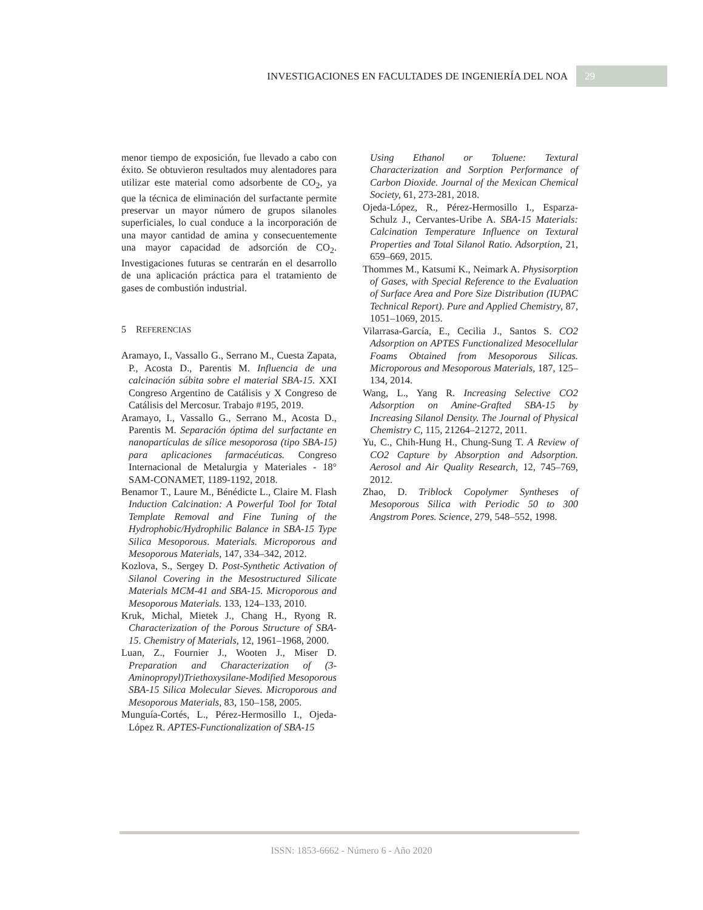INVESTIGACIONES EN FACULTADES DE INGENIERÍA DEL NOA 29
menor tiempo de exposición, fue llevado a cabo con éxito. Se obtuvieron resultados muy alentadores para utilizar este material como adsorbente de CO<sub>2</sub>, ya que la técnica de eliminación del surfactante permite preservar un mayor número de grupos silanoles superficiales, lo cual conduce a la incorporación de una mayor cantidad de amina y consecuentemente una mayor capacidad de adsorción de CO<sub>2</sub>. Investigaciones futuras se centrarán en el desarrollo de una aplicación práctica para el tratamiento de gases de combustión industrial.
5 REFERENCIAS
Aramayo, I., Vassallo G., Serrano M., Cuesta Zapata, P., Acosta D., Parentis M. Influencia de una calcinación súbita sobre el material SBA-15. XXI Congreso Argentino de Catálisis y X Congreso de Catálisis del Mercosur. Trabajo #195, 2019.
Aramayo, I., Vassallo G., Serrano M., Acosta D., Parentis M. Separación óptima del surfactante en nanopartículas de sílice mesoporosa (tipo SBA-15) para aplicaciones farmacéuticas. Congreso Internacional de Metalurgia y Materiales - 18° SAM-CONAMET, 1189-1192, 2018.
Benamor T., Laure M., Bénédicte L., Claire M. Flash Induction Calcination: A Powerful Tool for Total Template Removal and Fine Tuning of the Hydrophobic/Hydrophilic Balance in SBA-15 Type Silica Mesoporous. Materials. Microporous and Mesoporous Materials, 147, 334–342, 2012.
Kozlova, S., Sergey D. Post-Synthetic Activation of Silanol Covering in the Mesostructured Silicate Materials MCM-41 and SBA-15. Microporous and Mesoporous Materials. 133, 124–133, 2010.
Kruk, Michal, Mietek J., Chang H., Ryong R. Characterization of the Porous Structure of SBA-15. Chemistry of Materials, 12, 1961–1968, 2000.
Luan, Z., Fournier J., Wooten J., Miser D. Preparation and Characterization of (3-Aminopropyl)Triethoxysilane-Modified Mesoporous SBA-15 Silica Molecular Sieves. Microporous and Mesoporous Materials, 83, 150–158, 2005.
Munguía-Cortés, L., Pérez-Hermosillo I., Ojeda-López R. APTES-Functionalization of SBA-15
Using Ethanol or Toluene: Textural Characterization and Sorption Performance of Carbon Dioxide. Journal of the Mexican Chemical Society, 61, 273-281, 2018.
Ojeda-López, R., Pérez-Hermosillo I., Esparza-Schulz J., Cervantes-Uribe A. SBA-15 Materials: Calcination Temperature Influence on Textural Properties and Total Silanol Ratio. Adsorption, 21, 659–669, 2015.
Thommes M., Katsumi K., Neimark A. Physisorption of Gases, with Special Reference to the Evaluation of Surface Area and Pore Size Distribution (IUPAC Technical Report). Pure and Applied Chemistry, 87, 1051–1069, 2015.
Vilarrasa-García, E., Cecilia J., Santos S. CO2 Adsorption on APTES Functionalized Mesocellular Foams Obtained from Mesoporous Silicas. Microporous and Mesoporous Materials, 187, 125–134, 2014.
Wang, L., Yang R. Increasing Selective CO2 Adsorption on Amine-Grafted SBA-15 by Increasing Silanol Density. The Journal of Physical Chemistry C, 115, 21264–21272, 2011.
Yu, C., Chih-Hung H., Chung-Sung T. A Review of CO2 Capture by Absorption and Adsorption. Aerosol and Air Quality Research, 12, 745–769, 2012.
Zhao, D. Triblock Copolymer Syntheses of Mesoporous Silica with Periodic 50 to 300 Angstrom Pores. Science, 279, 548–552, 1998.
ISSN: 1853-6662 - Número 6 - Año 2020